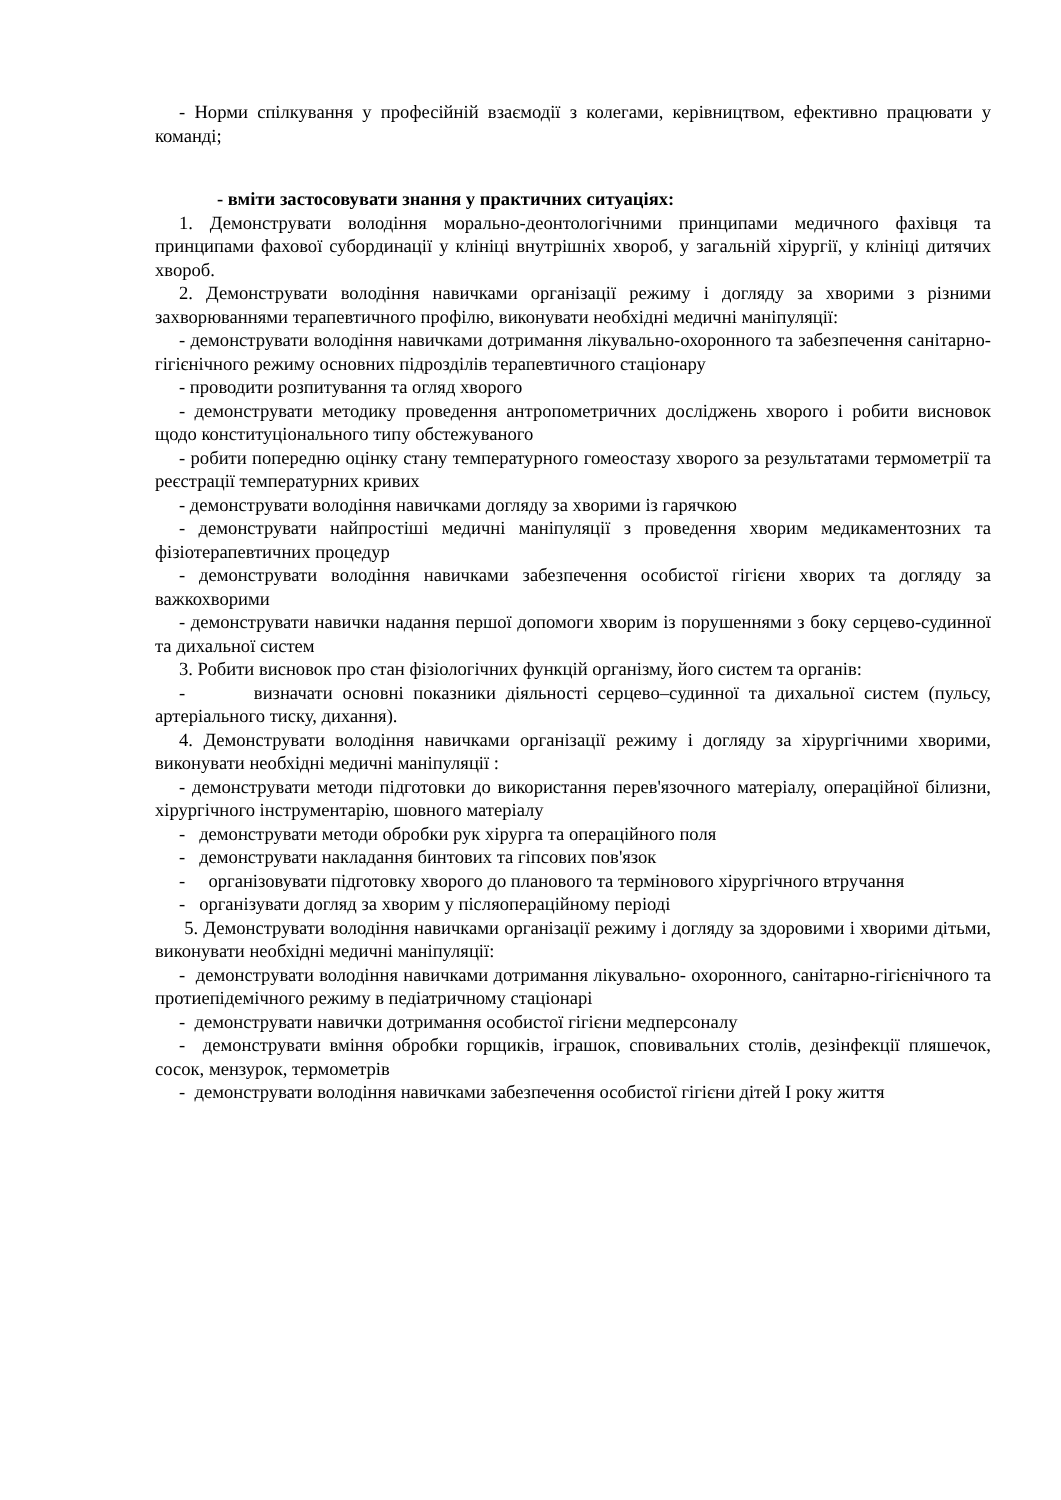- Норми спілкування у професійній взаємодії з колегами, керівництвом, ефективно працювати у команді;
- вміти застосовувати знання у практичних ситуаціях:
1. Демонструвати володіння морально-деонтологічними принципами медичного фахівця та принципами фахової субординації у клініці внутрішніх хвороб, у загальній хірургії, у клініці дитячих хвороб.
2. Демонструвати володіння навичками організації режиму і догляду за хворими з різними захворюваннями терапевтичного профілю, виконувати необхідні медичні маніпуляції:
- демонструвати володіння навичками дотримання лікувально-охоронного та забезпечення санітарно-гігієнічного режиму основних підрозділів терапевтичного стаціонару
- проводити розпитування та огляд хворого
- демонструвати методику проведення антропометричних досліджень хворого і робити висновок щодо конституціонального типу обстежуваного
- робити попередню оцінку стану температурного гомеостазу хворого за результатами термометрії та реєстрації температурних кривих
- демонструвати володіння навичками догляду за хворими із гарячкою
- демонструвати найпростіші медичні маніпуляції з проведення хворим медикаментозних та фізіотерапевтичних процедур
- демонструвати володіння навичками забезпечення особистої гігієни хворих та догляду за важкохворими
- демонструвати навички надання першої допомоги хворим із порушеннями з боку серцево-судинної та дихальної систем
3. Робити висновок про стан фізіологічних функцій організму, його систем та органів:
- визначати основні показники діяльності серцево–судинної та дихальної систем (пульсу, артеріального тиску, дихання).
4. Демонструвати володіння навичками організації режиму і догляду за хірургічними хворими, виконувати необхідні медичні маніпуляції :
- демонструвати методи підготовки до використання перев'язочного матеріалу, операційної білизни, хірургічного інструментарію, шовного матеріалу
- демонструвати методи обробки рук хірурга та операційного поля
- демонструвати накладання бинтових та гіпсових пов'язок
- організовувати підготовку хворого до планового та термінового хірургічного втручання
- організувати догляд за хворим у післяопераційному періоді
5. Демонструвати володіння навичками організації режиму і догляду за здоровими і хворими дітьми, виконувати необхідні медичні маніпуляції:
- демонструвати володіння навичками дотримання лікувально- охоронного, санітарно-гігієнічного та протиепідемічного режиму в педіатричному стаціонарі
- демонструвати навички дотримання особистої гігієни медперсоналу
- демонструвати вміння обробки горщиків, іграшок, сповивальних столів, дезінфекції пляшечок, сосок, мензурок, термометрів
- демонструвати володіння навичками забезпечення особистої гігієни дітей I року життя